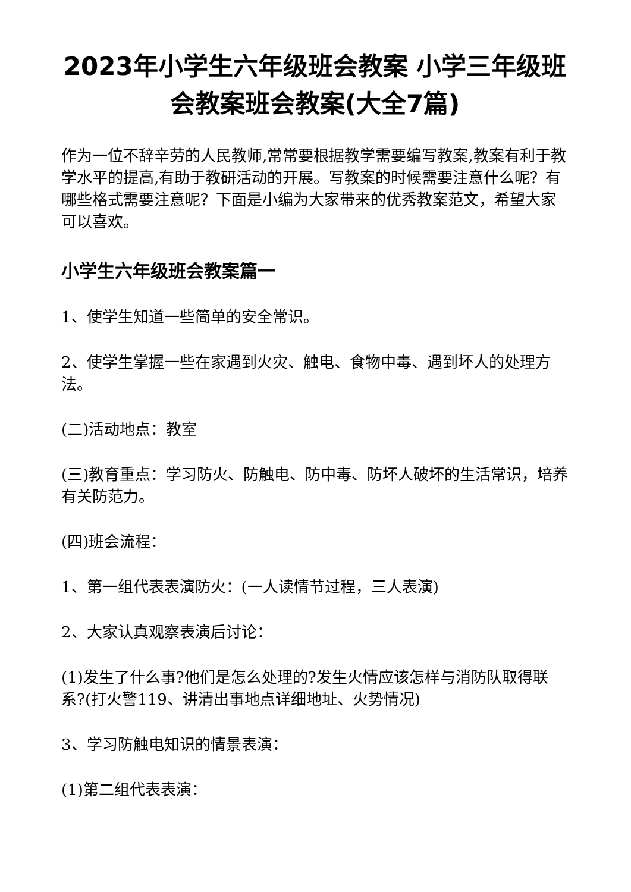2023年小学生六年级班会教案 小学三年级班会教案班会教案(大全7篇)
作为一位不辞辛劳的人民教师,常常要根据教学需要编写教案,教案有利于教学水平的提高,有助于教研活动的开展。写教案的时候需要注意什么呢？有哪些格式需要注意呢？下面是小编为大家带来的优秀教案范文，希望大家可以喜欢。
小学生六年级班会教案篇一
1、使学生知道一些简单的安全常识。
2、使学生掌握一些在家遇到火灾、触电、食物中毒、遇到坏人的处理方法。
(二)活动地点：教室
(三)教育重点：学习防火、防触电、防中毒、防坏人破坏的生活常识，培养有关防范力。
(四)班会流程：
1、第一组代表表演防火：(一人读情节过程，三人表演)
2、大家认真观察表演后讨论：
(1)发生了什么事?他们是怎么处理的?发生火情应该怎样与消防队取得联系?(打火警119、讲清出事地点详细地址、火势情况)
3、学习防触电知识的情景表演：
(1)第二组代表表演：